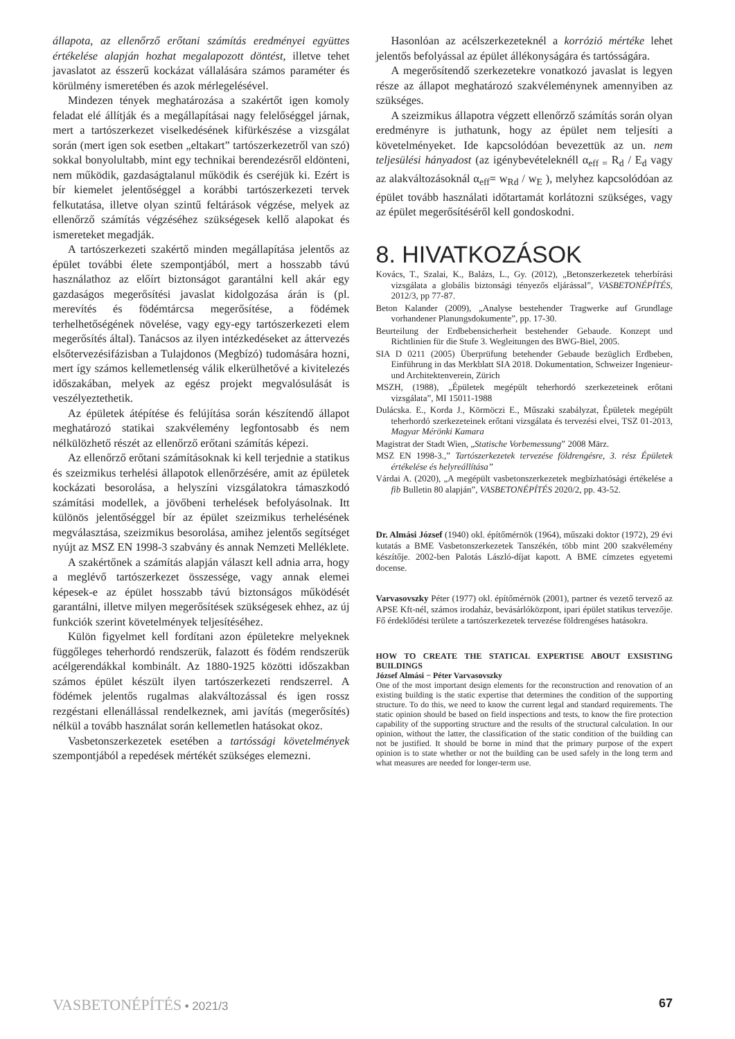állapota, az ellenőrző erőtani számítás eredményei együttes értékelése alapján hozhat megalapozott döntést, illetve tehet javaslatot az ésszerű kockázat vállalására számos paraméter és körülmény ismeretében és azok mérlegelésével.
Mindezen tények meghatározása a szakértőt igen komoly feladat elé állítják és a megállapításai nagy felelőséggel járnak, mert a tartószerkezet viselkedésének kifürkészése a vizsgálat során (mert igen sok esetben „eltakart” tartószerkezetről van szó) sokkal bonyolultabb, mint egy technikai berendezésről eldönteni, nem működik, gazdaságtalanul működik és cseréjük ki. Ezért is bír kiemelet jelentőséggel a korábbi tartószerkezeti tervek felkutatása, illetve olyan szintű feltárások végzése, melyek az ellenőrző számítás végzéséhez szükségesek kellő alapokat és ismereteket megadják.
A tartószerkezeti szakértő minden megállapítása jelentős az épület további élete szempontjából, mert a hosszabb távú használathoz az előírt biztonságot garantálni kell akár egy gazdaságos megerősítési javaslat kidolgozása árán is (pl. merevítés és födémtárcsa megerősítése, a födémek terhelhetőségének növelése, vagy egy-egy tartószerkezeti elem megerősítés által). Tanácsos az ilyen intézkedéseket az áttervezés elsőtervezésifázisban a Tulajdonos (Megbízó) tudomására hozni, mert így számos kellemetlenség válik elkerülhetővé a kivitelezés időszakában, melyek az egész projekt megvalósulását is veszélyeztethetik.
Az épületek átépítése és felújítása során készítendő állapot meghatározó statikai szakvélemény legfontosabb és nem nélkülözhető részét az ellenőrző erőtani számítás képezi.
Az ellenőrző erőtani számításoknak ki kell terjednie a statikus és szeizmikus terhelési állapotok ellenőrzésére, amit az épületek kockázati besorolása, a helyszíni vizsgálatokra támaszkodó számítási modellek, a jövőbeni terhelések befolyásolnak. Itt különös jelentőséggel bír az épület szeizmikus terhelésének megválasztása, szeizmikus besorolása, amihez jelentős segítséget nyújt az MSZ EN 1998-3 szabvány és annak Nemzeti Melléklete.
A szakértőnek a számítás alapján választ kell adnia arra, hogy a meglévő tartószerkezet összessége, vagy annak elemei képesek-e az épület hosszabb távú biztonságos működését garantálni, illetve milyen megerősítések szükségesek ehhez, az új funkciók szerint követelmények teljesítéséhez.
Külön figyelmet kell fordítani azon épületekre melyeknek függőleges teherhordó rendszerük, falazott és födém rendszerük acélgerendákkal kombinált. Az 1880-1925 közötti időszakban számos épület készült ilyen tartószerkezeti rendszerrel. A födémek jelentős rugalmas alakváltozással és igen rossz rezgéstani ellenállással rendelkeznek, ami javítás (megerősítés) nélkül a tovább használat során kellemetlen hatásokat okoz.
Vasbetonszerkezetek esetében a tartóssági követelmények szempontjából a repedések mértékét szükséges elemezni.
Hasonlóan az acélszerkezeteknél a korrózió mértéke lehet jelentős befolyással az épület állékonyságára és tartósságára.
A megerősítendő szerkezetekre vonatkozó javaslat is legyen része az állapot meghatározó szakvéleménynek amennyiben az szükséges.
A szeizmikus állapotra végzett ellenőrző számítás során olyan eredményre is juthatunk, hogy az épület nem teljesíti a követelményeket. Ide kapcsolódóan bevezettük az un. nem teljesülési hányadost (az igénybevételeknéll α<sub>eff =</sub> R<sub>d</sub> / E<sub>d</sub> vagy az alakváltozásoknál α<sub>eff</sub>= w<sub>Rd</sub> / w<sub>E</sub> ), melyhez kapcsolódóan az épület tovább használati időtartamát korlátozni szükséges, vagy az épület megerősítéséről kell gondoskodni.
8. HIVATKOZÁSOK
Kovács, T., Szalai, K., Balázs, L., Gy. (2012), „Betonszerkezetek teherbírási vizsgálata a globális biztonsági tényezős eljárással”, VASBETONÉPÍTÉS, 2012/3, pp 77-87.
Beton Kalander (2009), „Analyse bestehender Tragwerke auf Grundlage vorhandener Planungsdokumente”, pp. 17-30.
Beurteilung der Erdbebensicherheit bestehender Gebaude. Konzept und Richtlinien für die Stufe 3. Wegleitungen des BWG-Biel, 2005.
SIA D 0211 (2005) Überprüfung betehender Gebaude bezüglich Erdbeben, Einführung in das Merkblatt SIA 2018. Dokumentation, Schweizer Ingenieur- und Architektenverein, Zürich
MSZH, (1988), „Épületek megépült teherhordó szerkezeteinek erőtani vizsgálata”, MI 15011-1988
Dulácska. E., Korda J., Körmöczi E., Műszaki szabályzat, Épületek megépült teherhordó szerkezeteinek erőtani vizsgálata és tervezési elvei, TSZ 01-2013, Magyar Mérönki Kamara
Magistrat der Stadt Wien, „Statische Vorbemessung” 2008 März.
MSZ EN 1998-3.,” Tartószerkezetek tervezése földrengésre, 3. rész Épületek értékelése és helyreállítása”
Várdai A. (2020), „A megépült vasbetonszerkezetek megbízhatósági értékelése a fib Bulletin 80 alapján”, VASBETONÉPÍTÉS 2020/2, pp. 43-52.
Dr. Almási József (1940) okl. építőmérnök (1964), műszaki doktor (1972), 29 évi kutatás a BME Vasbetonszerkezetek Tanszékén, több mint 200 szakvélemény készítője. 2002-ben Palotás László-díjat kapott. A BME címzetes egyetemi docense.
Varvasovszky Péter (1977) okl. építőmérnök (2001), partner és vezető tervező az APSE Kft-nél, számos irodaház, bevásárlóközpont, ipari épület statikus tervezője. Fő érdeklődési területe a tartószerkezetek tervezése földrengéses hatásokra.
HOW TO CREATE THE STATICAL EXPERTISE ABOUT EXSISTING BUILDINGS
József Almási − Péter Varvasovszky
One of the most important design elements for the reconstruction and renovation of an existing building is the static expertise that determines the condition of the supporting structure. To do this, we need to know the current legal and standard requirements. The static opinion should be based on field inspections and tests, to know the fire protection capability of the supporting structure and the results of the structural calculation. In our opinion, without the latter, the classification of the static condition of the building can not be justified. It should be borne in mind that the primary purpose of the expert opinion is to state whether or not the building can be used safely in the long term and what measures are needed for longer-term use.
VASBETONÉPÍTÉS • 2021/3 67